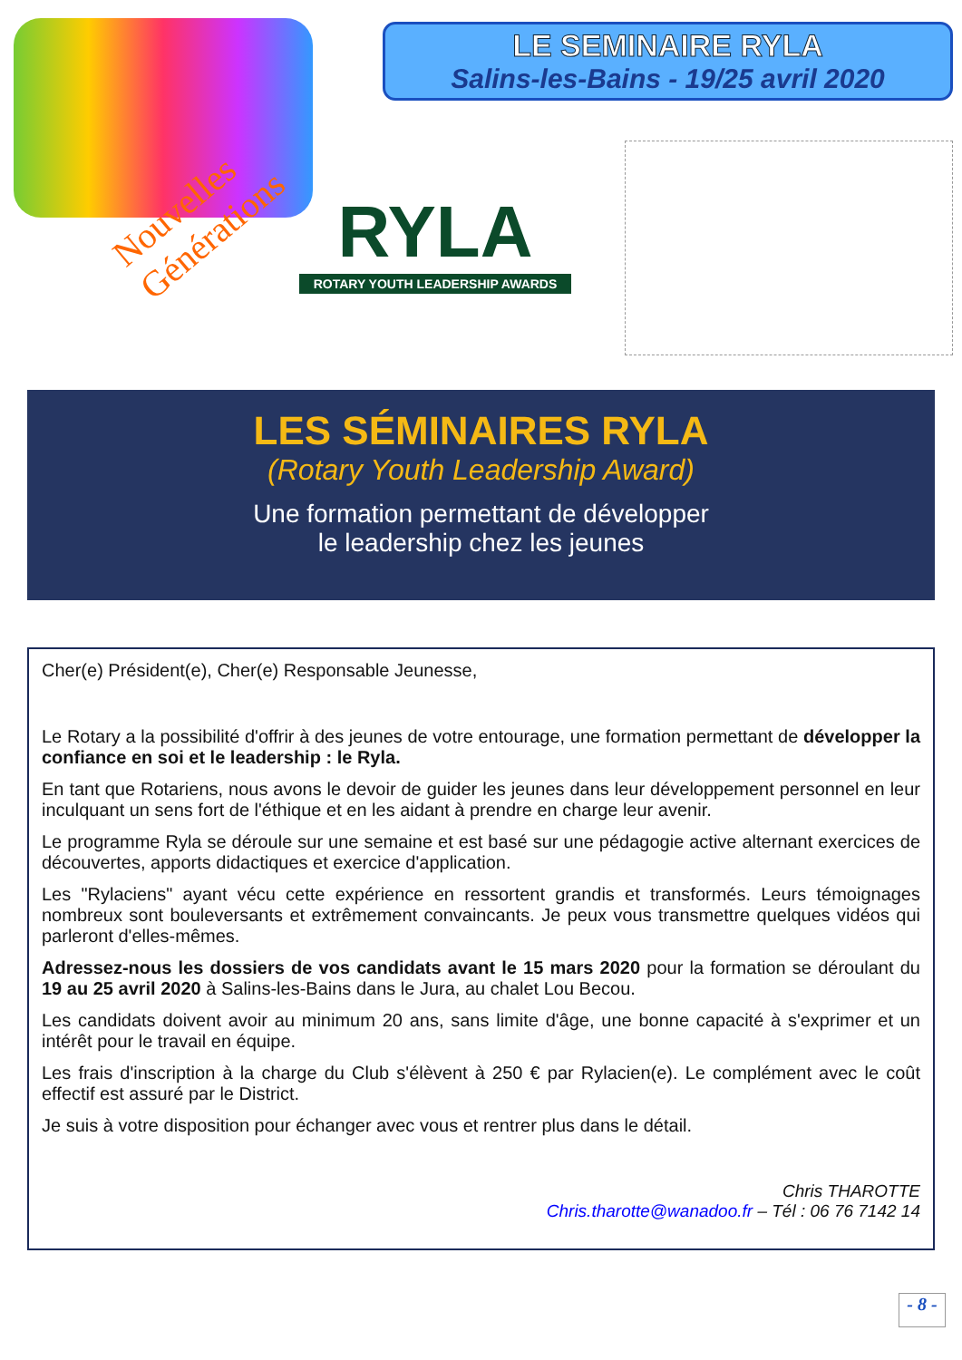Nouvelles Générations
LE SEMINAIRE RYLA
Salins-les-Bains - 19/25 avril 2020
RYLA
ROTARY YOUTH LEADERSHIP AWARDS
LES SÉMINAIRES RYLA
(Rotary Youth Leadership Award)
Une formation permettant de développer
le leadership chez les jeunes
Cher(e) Président(e), Cher(e) Responsable Jeunesse,
Le Rotary a la possibilité d'offrir à des jeunes de votre entourage, une formation permettant de développer la confiance en soi et le leadership : le Ryla.
En tant que Rotariens, nous avons le devoir de guider les jeunes dans leur développement personnel en leur inculquant un sens fort de l'éthique et en les aidant à prendre en charge leur avenir.
Le programme Ryla se déroule sur une semaine et est basé sur une pédagogie active alternant exercices de découvertes, apports didactiques et exercice d'application.
Les "Rylaciens" ayant vécu cette expérience en ressortent grandis et transformés. Leurs témoignages nombreux sont bouleversants et extrêmement convaincants. Je peux vous transmettre quelques vidéos qui parleront d'elles-mêmes.
Adressez-nous les dossiers de vos candidats avant le 15 mars 2020 pour la formation se déroulant du 19 au 25 avril 2020 à Salins-les-Bains dans le Jura, au chalet Lou Becou.
Les candidats doivent avoir au minimum 20 ans, sans limite d'âge, une bonne capacité à s'exprimer et un intérêt pour le travail en équipe.
Les frais d'inscription à la charge du Club s'élèvent à 250 € par Rylacien(e). Le complément avec le coût effectif est assuré par le District.
Je suis à votre disposition pour échanger avec vous et rentrer plus dans le détail.
Chris THAROTTE
Chris.tharotte@wanadoo.fr – Tél : 06 76 7142 14
- 8 -